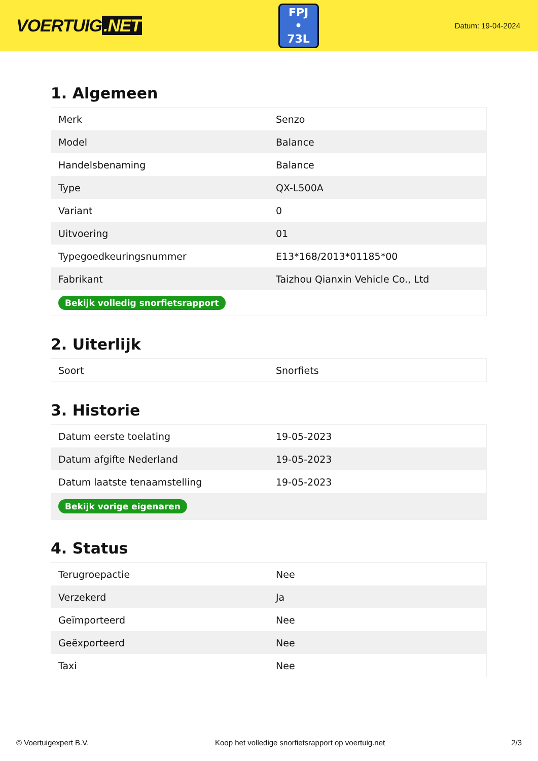VOERTUIG.NET
FPJ
• 73L
Datum: 19-04-2024
1. Algemeen
| Merk | Senzo |
| Model | Balance |
| Handelsbenaming | Balance |
| Type | QX-L500A |
| Variant | 0 |
| Uitvoering | 01 |
| Typegoedkeuringsnummer | E13*168/2013*01185*00 |
| Fabrikant | Taizhou Qianxin Vehicle Co., Ltd |
| Bekijk volledig snorfietsrapport | |
2. Uiterlijk
| Soort | Snorfiets |
3. Historie
| Datum eerste toelating | 19-05-2023 |
| Datum afgifte Nederland | 19-05-2023 |
| Datum laatste tenaamstelling | 19-05-2023 |
| Bekijk vorige eigenaren | |
4. Status
| Terugroepactie | Nee |
| Verzekerd | Ja |
| Geïmporteerd | Nee |
| Geëxporteerd | Nee |
| Taxi | Nee |
© Voertuigexpert B.V. Koop het volledige snorfietsrapport op voertuig.net 2/3